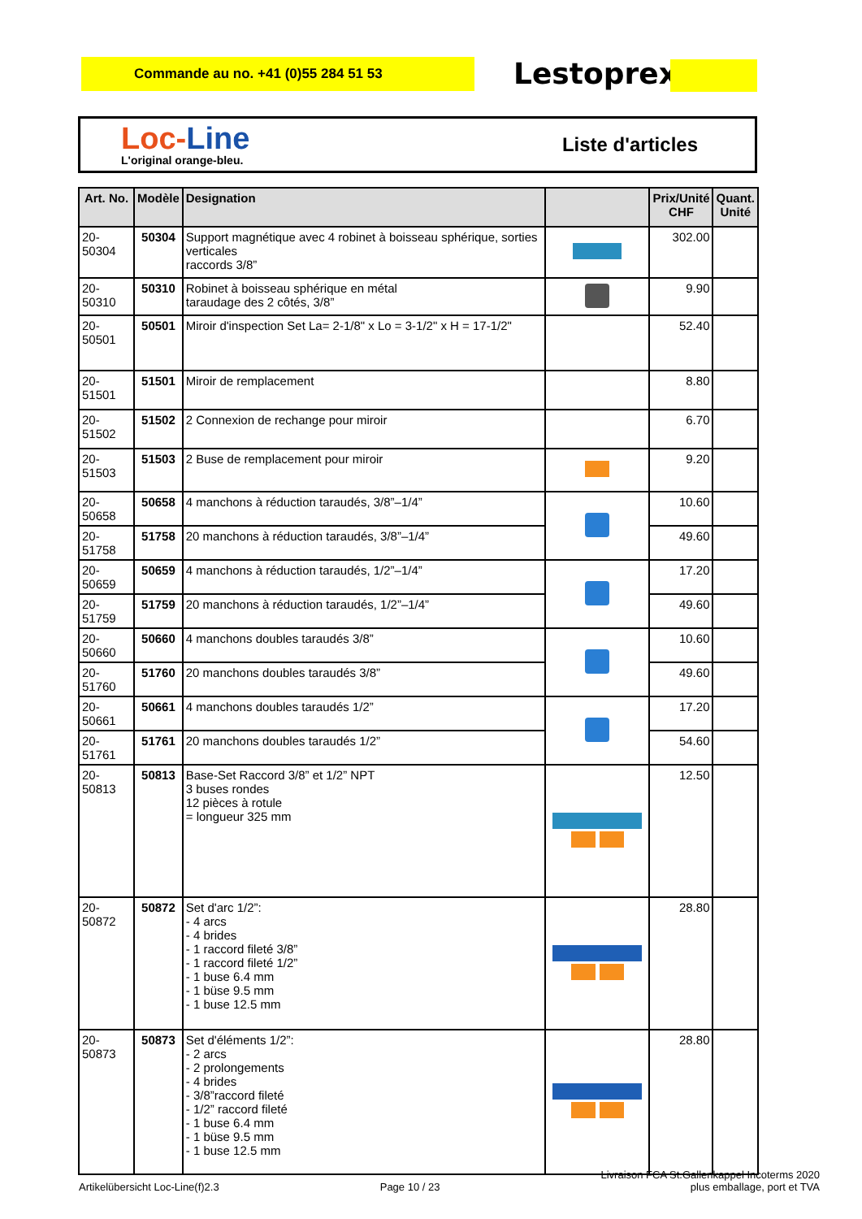Commande au no. +41 (0)55 284 51 53 Lestoprex
Loc-Line
L'original orange-bleu.
Liste d'articles
| Art. No. | Modèle | Designation | | Prix/Unité CHF | Quant. Unité |
| --- | --- | --- | --- | --- | --- |
| 20-50304 | 50304 | Support magnétique avec 4 robinet à boisseau sphérique, sorties verticales raccords 3/8” | | 302.00 | |
| 20-50310 | 50310 | Robinet à boisseau sphérique en métal taraudage des 2 côtés, 3/8” | | 9.90 | |
| 20-50501 | 50501 | Miroir d'inspection Set La= 2-1/8" x Lo = 3-1/2" x H = 17-1/2" | | 52.40 | |
| 20-51501 | 51501 | Miroir de remplacement | | 8.80 | |
| 20-51502 | 51502 | 2 Connexion de rechange pour miroir | | 6.70 | |
| 20-51503 | 51503 | 2 Buse de remplacement pour miroir | | 9.20 | |
| 20-50658 | 50658 | 4 manchons à réduction taraudés, 3/8”–1/4” | | 10.60 | |
| 20-51758 | 51758 | 20 manchons à réduction taraudés, 3/8”–1/4” | | 49.60 | |
| 20-50659 | 50659 | 4 manchons à réduction taraudés, 1/2”–1/4” | | 17.20 | |
| 20-51759 | 51759 | 20 manchons à réduction taraudés, 1/2”–1/4” | | 49.60 | |
| 20-50660 | 50660 | 4 manchons doubles taraudés 3/8” | | 10.60 | |
| 20-51760 | 51760 | 20 manchons doubles taraudés 3/8” | | 49.60 | |
| 20-50661 | 50661 | 4 manchons doubles taraudés 1/2” | | 17.20 | |
| 20-51761 | 51761 | 20 manchons doubles taraudés 1/2” | | 54.60 | |
| 20-50813 | 50813 | Base-Set Raccord 3/8” et 1/2” NPT 3 buses rondes 12 pièces à rotule = longueur 325 mm | | 12.50 | |
| 20-50872 | 50872 | Set d'arc 1/2”: - 4 arcs - 4 brides - 1 raccord fileté 3/8” - 1 raccord fileté 1/2” - 1 buse 6.4 mm - 1 büse 9.5 mm - 1 buse 12.5 mm | | 28.80 | |
| 20-50873 | 50873 | Set d'éléments 1/2”: - 2 arcs - 2 prolongements - 4 brides - 3/8”raccord fileté - 1/2” raccord fileté - 1 buse 6.4 mm - 1 büse 9.5 mm - 1 buse 12.5 mm | | 28.80 | |
Artikelübersicht Loc-Line(f)2.3
Page 10 / 23
Livraison FCA St.Gallenkappel Incoterms 2020
plus emballage, port et TVA